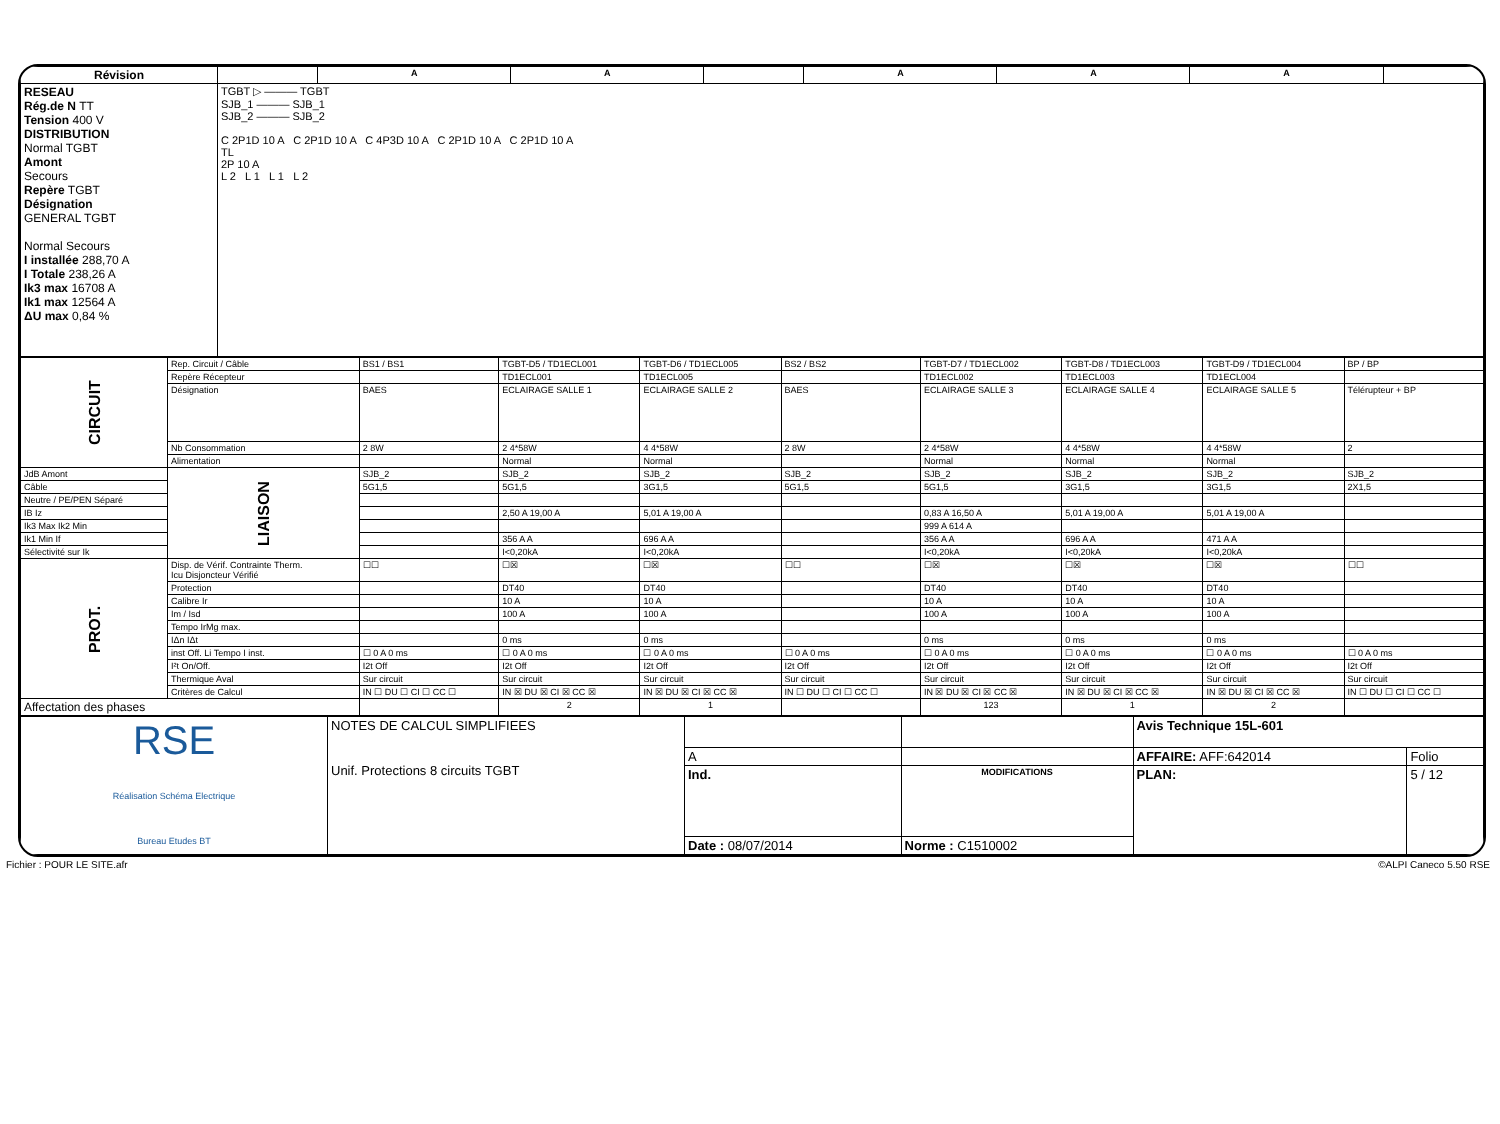| Révision | | A | A | | A | A | A | |
| --- | --- | --- | --- | --- | --- | --- | --- | --- |
| RESEAU Rég.de N TT Tension 400 V DISTRIBUTION Normal TGBT Amont Secours Repère TGBT Désignation GENERAL TGBT Normal Secours I installée 288,70 A I Totale 238,26 A Ik3 max 16708 A Ik1 max 12564 A ΔU max 0,84 % | TGBT ▷ ——— TGBT SJB_1 ——— SJB_1 SJB_2 ——— SJB_2 C 2P1D 10 A C 2P1D 10 A C 4P3D 10 A C 2P1D 10 A C 2P1D 10 A TL 2P 10 A L 2 L 1 L 1 L 2 | | | | | | | |
| CIRCUIT | Rep. Circuit / Câble | BS1 / BS1 | TGBT-D5 / TD1ECL001 | TGBT-D6 / TD1ECL005 | BS2 / BS2 | TGBT-D7 / TD1ECL002 | TGBT-D8 / TD1ECL003 | TGBT-D9 / TD1ECL004 | BP / BP |
| | Repère Récepteur | | TD1ECL001 | TD1ECL005 | | TD1ECL002 | TD1ECL003 | TD1ECL004 | |
| | Désignation | BAES | ECLAIRAGE SALLE 1 | ECLAIRAGE SALLE 2 | BAES | ECLAIRAGE SALLE 3 | ECLAIRAGE SALLE 4 | ECLAIRAGE SALLE 5 | Télérupteur + BP |
| | Nb Consommation | 2 8W | 2 4*58W | 4 4*58W | 2 8W | 2 4*58W | 4 4*58W | 4 4*58W | 2 |
| | Alimentation | | Normal | Normal | | Normal | Normal | Normal | |
| | LIAISON | | | | | | | | |
| JdB Amont | | SJB_2 | SJB_2 | SJB_2 | SJB_2 | SJB_2 | SJB_2 | SJB_2 | SJB_2 |
| Câble | | 5G1,5 | 5G1,5 | 3G1,5 | 5G1,5 | 5G1,5 | 3G1,5 | 3G1,5 | 2X1,5 |
| Neutre / PE/PEN Séparé | | | | | | | | | |
| IB Iz | | | 2,50 A 19,00 A | 5,01 A 19,00 A | | 0,83 A 16,50 A | 5,01 A 19,00 A | 5,01 A 19,00 A | |
| Ik3 Max Ik2 Min | | | | | | 999 A 614 A | | | |
| Ik1 Min If | | | 356 A A | 696 A A | | 356 A A | 696 A A | 471 A A | |
| Sélectivité sur Ik | | | I<0,20kA | I<0,20kA | | I<0,20kA | I<0,20kA | I<0,20kA | |
| PROT. | Disp. de Vérif. Contrainte Therm. Icu Disjoncteur Vérifié | ☐☐ | ☐☒ | ☐☒ | ☐☐ | ☐☒ | ☐☒ | ☐☒ | ☐☐ |
| | Protection | | DT40 | DT40 | | DT40 | DT40 | DT40 | |
| | Calibre Ir | | 10 A | 10 A | | 10 A | 10 A | 10 A | |
| | Im / Isd | | 100 A | 100 A | | 100 A | 100 A | 100 A | |
| | Tempo IrMg max. | | | | | | | | |
| | IΔn IΔt | | 0 ms | 0 ms | | 0 ms | 0 ms | 0 ms | |
| | inst Off. Li Tempo I inst. | ☐ 0 A 0 ms | ☐ 0 A 0 ms | ☐ 0 A 0 ms | ☐ 0 A 0 ms | ☐ 0 A 0 ms | ☐ 0 A 0 ms | ☐ 0 A 0 ms | ☐ 0 A 0 ms |
| | I²t On/Off. | I2t Off | I2t Off | I2t Off | I2t Off | I2t Off | I2t Off | I2t Off | I2t Off |
| | Thermique Aval | Sur circuit | Sur circuit | Sur circuit | Sur circuit | Sur circuit | Sur circuit | Sur circuit | Sur circuit |
| | Critères de Calcul | IN ☐ DU ☐ CI ☐ CC ☐ | IN ☒ DU ☒ CI ☒ CC ☒ | IN ☒ DU ☒ CI ☒ CC ☒ | IN ☐ DU ☐ CI ☐ CC ☐ | IN ☒ DU ☒ CI ☒ CC ☒ | IN ☒ DU ☒ CI ☒ CC ☒ | IN ☒ DU ☒ CI ☒ CC ☒ | IN ☐ DU ☐ CI ☐ CC ☐ |
| Affectation des phases | | | 2 | 1 | | 123 | 1 | 2 | |
| RSE Réalisation Schéma Electrique Bureau Etudes BT | NOTES DE CALCUL SIMPLIFIEES Unif. Protections 8 circuits TGBT | | | Avis Technique 15L-601 | |
| | | A | | AFFAIRE: AFF:642014 | Folio |
| | | Ind. | MODIFICATIONS | PLAN: | 5 / 12 |
| | | Date : 08/07/2014 | Norme : C1510002 | | |
Fichier : POUR LE SITE.afr ©ALPI Caneco 5.50 RSE